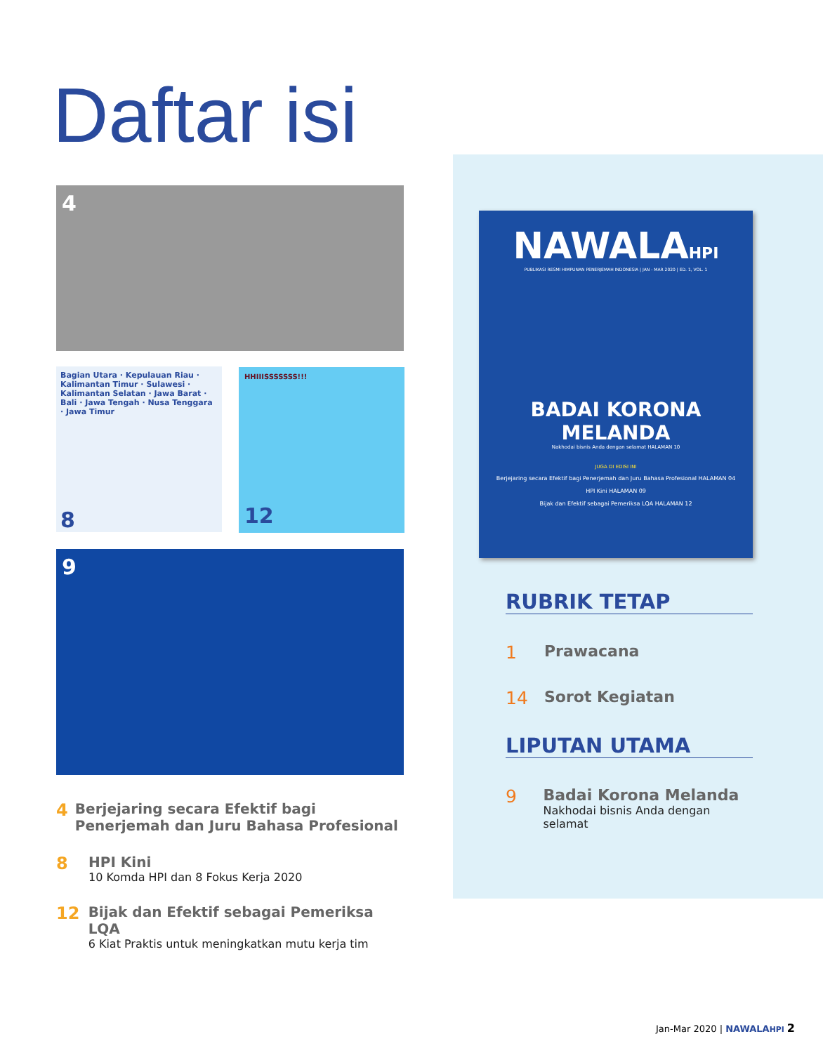Daftar isi
4
Bagian Utara · Kepulauan Riau · Kalimantan Timur · Sulawesi · Kalimantan Selatan · Jawa Barat · Bali · Jawa Tengah · Nusa Tenggara · Jawa Timur
8
HHIIISSSSSSS!!!
12
9
NAWALAHPI
PUBLIKASI RESMI HIMPUNAN PENERJEMAH INDONESIA | JAN - MAR 2020 | ED. 1, VOL. 1
BADAI KORONA
MELANDA
Nakhodai bisnis Anda dengan selamat HALAMAN 10
JUGA DI EDISI INI
Berjejaring secara Efektif bagi Penerjemah dan Juru Bahasa Profesional HALAMAN 04
HPI Kini HALAMAN 09
Bijak dan Efektif sebagai Pemeriksa LQA HALAMAN 12
RUBRIK TETAP
1 Prawacana
14 Sorot Kegiatan
LIPUTAN UTAMA
9 Badai Korona Melanda
Nakhodai bisnis Anda dengan selamat
4
Berjejaring secara Efektif bagi Penerjemah dan Juru Bahasa Profesional
8
HPI Kini
10 Komda HPI dan 8 Fokus Kerja 2020
12
Bijak dan Efektif sebagai Pemeriksa LQA
6 Kiat Praktis untuk meningkatkan mutu kerja tim
Jan-Mar 2020 | NAWALAHPI 2